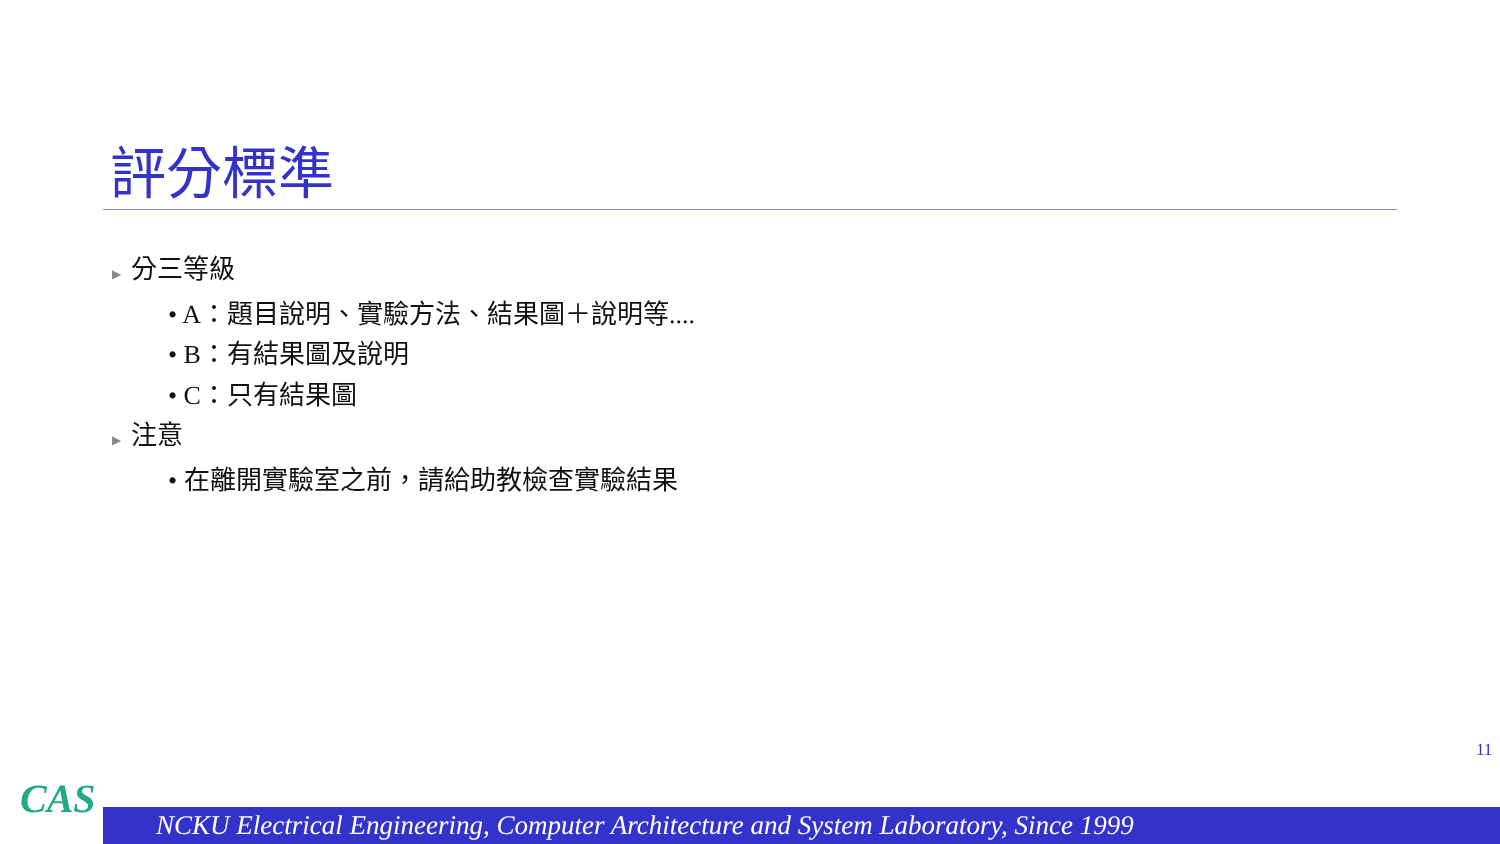評分標準
▶ 分三等級
• A：題目說明、實驗方法、結果圖＋說明等....
• B：有結果圖及說明
• C：只有結果圖
▶ 注意
• 在離開實驗室之前，請給助教檢查實驗結果
11
CAS
NCKU Electrical Engineering, Computer Architecture and System Laboratory, Since 1999